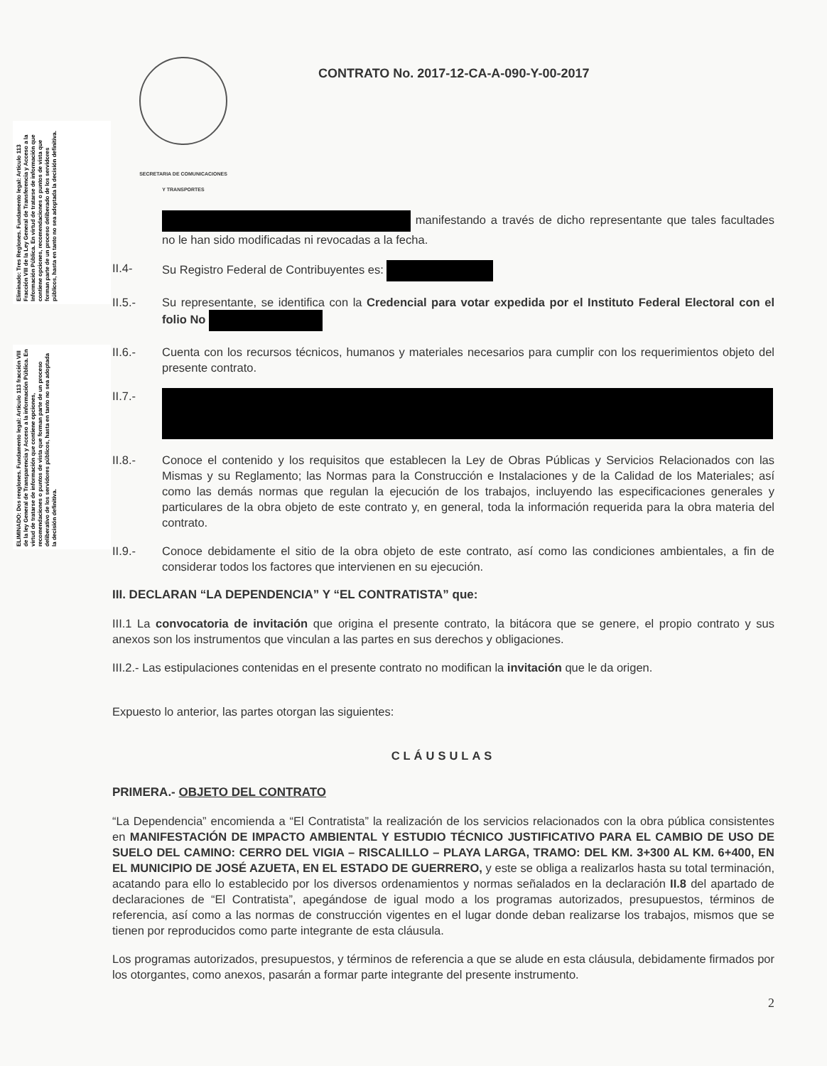Eliminado: Tres Reglones. Fundamento legal: Artículo 113 Fracción VIII de la Ley General de Transferencia y Acceso a la Información Pública. En virtud de tratarse de información que contiene opciones, recomendaciones o puntos de vista que forman parte de un proceso deliberado de los servidores públicos, hasta en tanto no sea adoptada la decisión definitiva.
ELIMINADO: Dos renglones. Fundamento legal: Artículo 113 fracción VIII de la ley General de Transparencia y Acceso a la información Pública. En virtud de tratarse de información que contiene opciones, recomendaciones o puntos de vista que forman parte de un proceso deliberativo de los servidores públicos, hasta en tanto no sea adoptada la decisión definitiva.
SECRETARIA DE COMUNICACIONES
Y TRANSPORTES
CONTRATO No. 2017-12-CA-A-090-Y-00-2017
manifestando a través de dicho representante que tales facultades no le han sido modificadas ni revocadas a la fecha.
II.4- Su Registro Federal de Contribuyentes es:
II.5.- Su representante, se identifica con la Credencial para votar expedida por el Instituto Federal Electoral con el folio No
II.6.- Cuenta con los recursos técnicos, humanos y materiales necesarios para cumplir con los requerimientos objeto del presente contrato.
II.7.-
II.8.- Conoce el contenido y los requisitos que establecen la Ley de Obras Públicas y Servicios Relacionados con las Mismas y su Reglamento; las Normas para la Construcción e Instalaciones y de la Calidad de los Materiales; así como las demás normas que regulan la ejecución de los trabajos, incluyendo las especificaciones generales y particulares de la obra objeto de este contrato y, en general, toda la información requerida para la obra materia del contrato.
II.9.- Conoce debidamente el sitio de la obra objeto de este contrato, así como las condiciones ambientales, a fin de considerar todos los factores que intervienen en su ejecución.
III. DECLARAN “LA DEPENDENCIA” Y “EL CONTRATISTA” que:
III.1 La convocatoria de invitación que origina el presente contrato, la bitácora que se genere, el propio contrato y sus anexos son los instrumentos que vinculan a las partes en sus derechos y obligaciones.
III.2.- Las estipulaciones contenidas en el presente contrato no modifican la invitación que le da origen.
Expuesto lo anterior, las partes otorgan las siguientes:
CLÁUSULAS
PRIMERA.- OBJETO DEL CONTRATO
“La Dependencia” encomienda a “El Contratista” la realización de los servicios relacionados con la obra pública consistentes en MANIFESTACIÓN DE IMPACTO AMBIENTAL Y ESTUDIO TÉCNICO JUSTIFICATIVO PARA EL CAMBIO DE USO DE SUELO DEL CAMINO: CERRO DEL VIGIA – RISCALILLO – PLAYA LARGA, TRAMO: DEL KM. 3+300 AL KM. 6+400, EN EL MUNICIPIO DE JOSÉ AZUETA, EN EL ESTADO DE GUERRERO, y este se obliga a realizarlos hasta su total terminación, acatando para ello lo establecido por los diversos ordenamientos y normas señalados en la declaración II.8 del apartado de declaraciones de “El Contratista”, apegándose de igual modo a los programas autorizados, presupuestos, términos de referencia, así como a las normas de construcción vigentes en el lugar donde deban realizarse los trabajos, mismos que se tienen por reproducidos como parte integrante de esta cláusula.
Los programas autorizados, presupuestos, y términos de referencia a que se alude en esta cláusula, debidamente firmados por los otorgantes, como anexos, pasarán a formar parte integrante del presente instrumento.
2